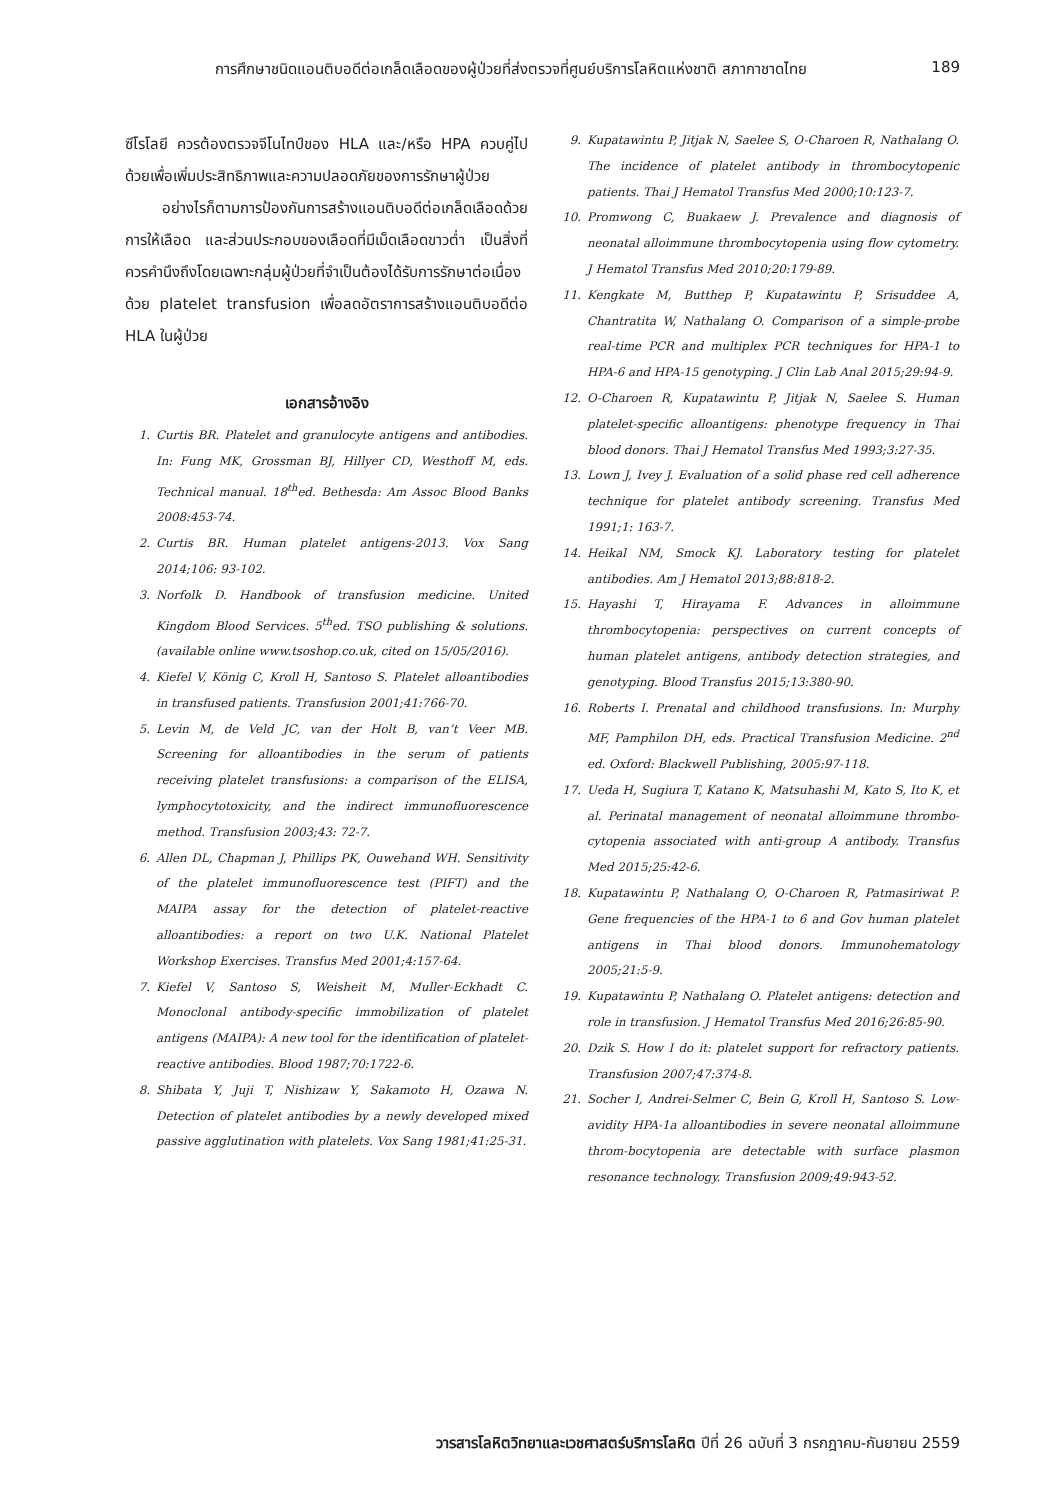การศึกษาชนิดแอนติบอดีต่อเกล็ดเลือดของผู้ป่วยที่ส่งตรวจที่ศูนย์บริการโลหิตแห่งชาติ สภากาชาดไทย 189
ซีโรโลยี ควรต้องตรวจจีโนไทป์ของ HLA และ/หรือ HPA ควบคู่ไปด้วยเพื่อเพิ่มประสิทธิภาพและความปลอดภัยของการรักษาผู้ป่วย
อย่างไรก็ตามการป้องกันการสร้างแอนติบอดีต่อเกล็ดเลือดด้วยการให้เลือด และส่วนประกอบของเลือดที่มีเม็ดเลือดขาวต่ำ เป็นสิ่งที่ควรคำนึงถึงโดยเฉพาะกลุ่มผู้ป่วยที่จำเป็นต้องได้รับการรักษาต่อเนื่องด้วย platelet transfusion เพื่อลดอัตราการสร้างแอนติบอดีต่อ HLA ในผู้ป่วย
เอกสารอ้างอิง
1. Curtis BR. Platelet and granulocyte antigens and antibodies. In: Fung MK, Grossman BJ, Hillyer CD, Westhoff M, eds. Technical manual. 18<sup>th</sup>ed. Bethesda: Am Assoc Blood Banks 2008:453-74.
2. Curtis BR. Human platelet antigens-2013. Vox Sang 2014;106: 93-102.
3. Norfolk D. Handbook of transfusion medicine. United Kingdom Blood Services. 5<sup>th</sup>ed. TSO publishing & solutions. (available online www.tsoshop.co.uk, cited on 15/05/2016).
4. Kiefel V, König C, Kroll H, Santoso S. Platelet alloantibodies in transfused patients. Transfusion 2001;41:766-70.
5. Levin M, de Veld JC, van der Holt B, van’t Veer MB. Screening for alloantibodies in the serum of patients receiving platelet transfusions: a comparison of the ELISA, lymphocytotoxicity, and the indirect immunofluorescence method. Transfusion 2003;43: 72-7.
6. Allen DL, Chapman J, Phillips PK, Ouwehand WH. Sensitivity of the platelet immunofluorescence test (PIFT) and the MAIPA assay for the detection of platelet-reactive alloantibodies: a report on two U.K. National Platelet Workshop Exercises. Transfus Med 2001;4:157-64.
7. Kiefel V, Santoso S, Weisheit M, Muller-Eckhadt C. Monoclonal antibody-specific immobilization of platelet antigens (MAIPA): A new tool for the identification of platelet-reactive antibodies. Blood 1987;70:1722-6.
8. Shibata Y, Juji T, Nishizaw Y, Sakamoto H, Ozawa N. Detection of platelet antibodies by a newly developed mixed passive agglutination with platelets. Vox Sang 1981;41:25-31.
9. Kupatawintu P, Jitjak N, Saelee S, O-Charoen R, Nathalang O. The incidence of platelet antibody in thrombocytopenic patients. Thai J Hematol Transfus Med 2000;10:123-7.
10. Promwong C, Buakaew J. Prevalence and diagnosis of neonatal alloimmune thrombocytopenia using flow cytometry. J Hematol Transfus Med 2010;20:179-89.
11. Kengkate M, Butthep P, Kupatawintu P, Srisuddee A, Chantratita W, Nathalang O. Comparison of a simple-probe real-time PCR and multiplex PCR techniques for HPA-1 to HPA-6 and HPA-15 genotyping. J Clin Lab Anal 2015;29:94-9.
12. O-Charoen R, Kupatawintu P, Jitjak N, Saelee S. Human platelet-specific alloantigens: phenotype frequency in Thai blood donors. Thai J Hematol Transfus Med 1993;3:27-35.
13. Lown J, Ivey J. Evaluation of a solid phase red cell adherence technique for platelet antibody screening. Transfus Med 1991;1: 163-7.
14. Heikal NM, Smock KJ. Laboratory testing for platelet antibodies. Am J Hematol 2013;88:818-2.
15. Hayashi T, Hirayama F. Advances in alloimmune thrombocytopenia: perspectives on current concepts of human platelet antigens, antibody detection strategies, and genotyping. Blood Transfus 2015;13:380-90.
16. Roberts I. Prenatal and childhood transfusions. In: Murphy MF, Pamphilon DH, eds. Practical Transfusion Medicine. 2<sup>nd</sup> ed. Oxford: Blackwell Publishing, 2005:97-118.
17. Ueda H, Sugiura T, Katano K, Matsuhashi M, Kato S, Ito K, et al. Perinatal management of neonatal alloimmune thrombo-cytopenia associated with anti-group A antibody. Transfus Med 2015;25:42-6.
18. Kupatawintu P, Nathalang O, O-Charoen R, Patmasiriwat P. Gene frequencies of the HPA-1 to 6 and Gov human platelet antigens in Thai blood donors. Immunohematology 2005;21:5-9.
19. Kupatawintu P, Nathalang O. Platelet antigens: detection and role in transfusion. J Hematol Transfus Med 2016;26:85-90.
20. Dzik S. How I do it: platelet support for refractory patients. Transfusion 2007;47:374-8.
21. Socher I, Andrei-Selmer C, Bein G, Kroll H, Santoso S. Low-avidity HPA-1a alloantibodies in severe neonatal alloimmune throm-bocytopenia are detectable with surface plasmon resonance technology. Transfusion 2009;49:943-52.
วารสารโลหิตวิทยาและเวชศาสตร์บริการโลหิต ปีที่ 26 ฉบับที่ 3 กรกฎาคม-กันยายน 2559